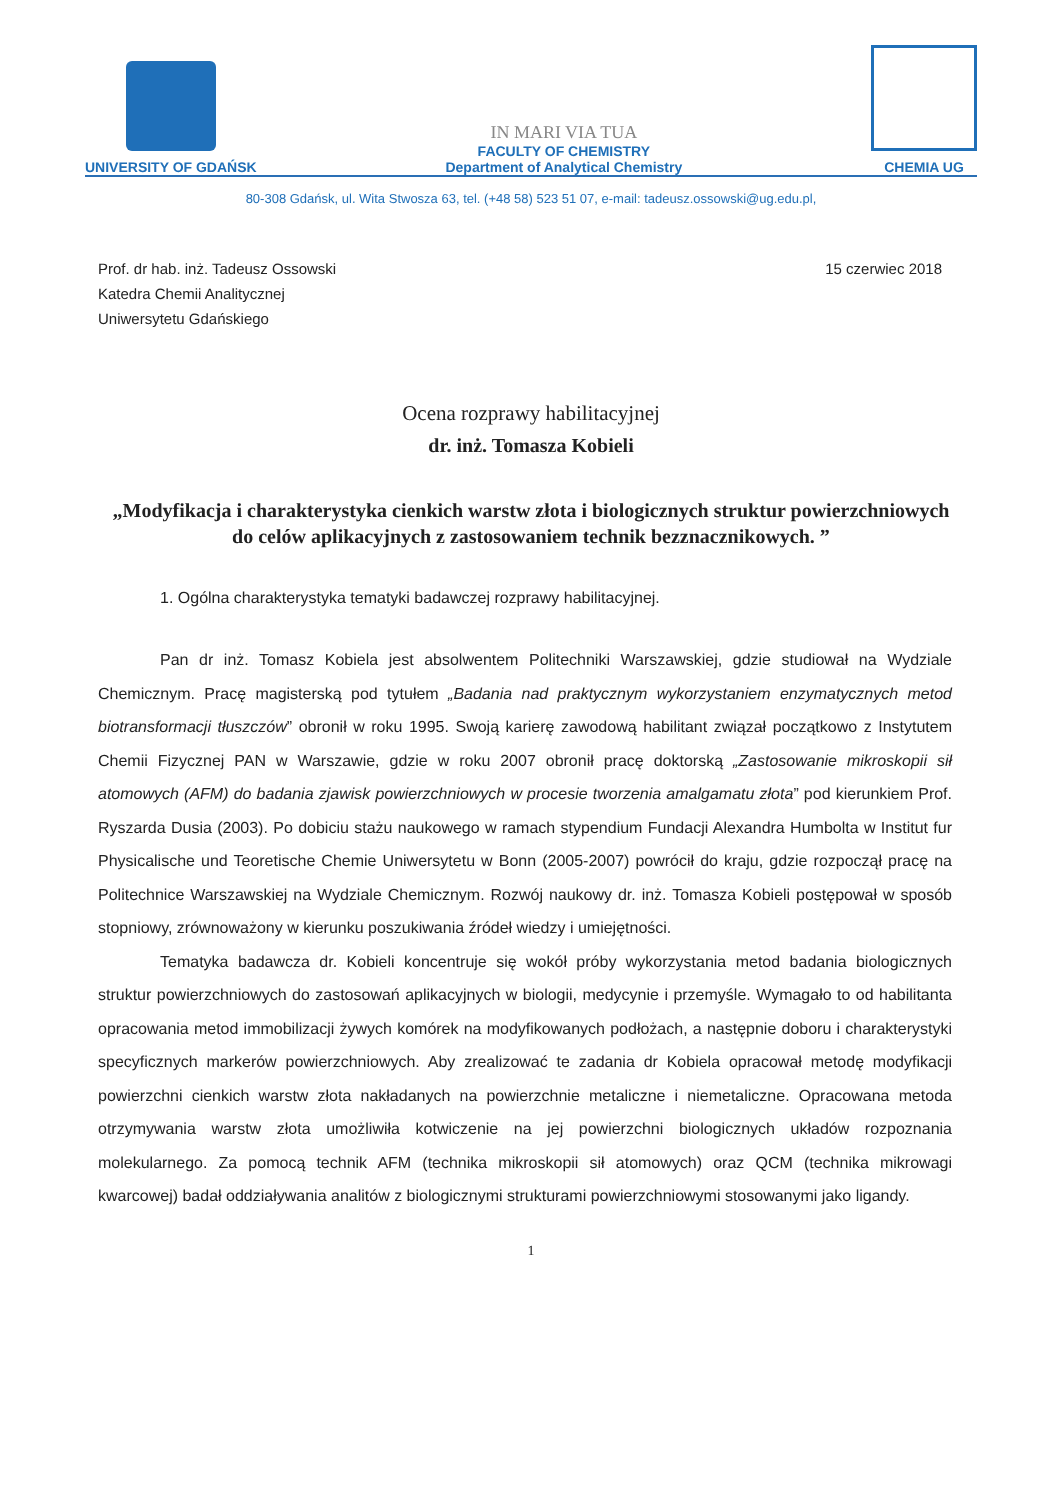UNIVERSITY OF GDAŃSK
IN MARI VIA TUA
FACULTY OF CHEMISTRY
Department of Analytical Chemistry
CHEMIA UG
80-308 Gdańsk, ul. Wita Stwosza 63, tel. (+48 58) 523 51 07, e-mail: tadeusz.ossowski@ug.edu.pl,
Prof. dr hab. inż. Tadeusz Ossowski
Katedra Chemii Analitycznej
Uniwersytetu Gdańskiego
15 czerwiec 2018
Ocena rozprawy habilitacyjnej
dr. inż. Tomasza Kobieli
„Modyfikacja i charakterystyka cienkich warstw złota i biologicznych struktur powierzchniowych do celów aplikacyjnych z zastosowaniem technik bezznacznikowych. ”
1. Ogólna charakterystyka tematyki badawczej rozprawy habilitacyjnej.
Pan dr inż. Tomasz Kobiela jest absolwentem Politechniki Warszawskiej, gdzie studiował na Wydziale Chemicznym. Pracę magisterską pod tytułem „Badania nad praktycznym wykorzystaniem enzymatycznych metod biotransformacji tłuszczów” obronił w roku 1995. Swoją karierę zawodową habilitant związał początkowo z Instytutem Chemii Fizycznej PAN w Warszawie, gdzie w roku 2007 obronił pracę doktorską „Zastosowanie mikroskopii sił atomowych (AFM) do badania zjawisk powierzchniowych w procesie tworzenia amalgamatu złota” pod kierunkiem Prof. Ryszarda Dusia (2003). Po dobiciu stażu naukowego w ramach stypendium Fundacji Alexandra Humbolta w Institut fur Physicalische und Teoretische Chemie Uniwersytetu w Bonn (2005-2007) powrócił do kraju, gdzie rozpoczął pracę na Politechnice Warszawskiej na Wydziale Chemicznym. Rozwój naukowy dr. inż. Tomasza Kobieli postępował w sposób stopniowy, zrównoważony w kierunku poszukiwania źródeł wiedzy i umiejętności.
Tematyka badawcza dr. Kobieli koncentruje się wokół próby wykorzystania metod badania biologicznych struktur powierzchniowych do zastosowań aplikacyjnych w biologii, medycynie i przemyśle. Wymagało to od habilitanta opracowania metod immobilizacji żywych komórek na modyfikowanych podłożach, a następnie doboru i charakterystyki specyficznych markerów powierzchniowych. Aby zrealizować te zadania dr Kobiela opracował metodę modyfikacji powierzchni cienkich warstw złota nakładanych na powierzchnie metaliczne i niemetaliczne. Opracowana metoda otrzymywania warstw złota umożliwiła kotwiczenie na jej powierzchni biologicznych układów rozpoznania molekularnego. Za pomocą technik AFM (technika mikroskopii sił atomowych) oraz QCM (technika mikrowagi kwarcowej) badał oddziaływania analitów z biologicznymi strukturami powierzchniowymi stosowanymi jako ligandy.
1